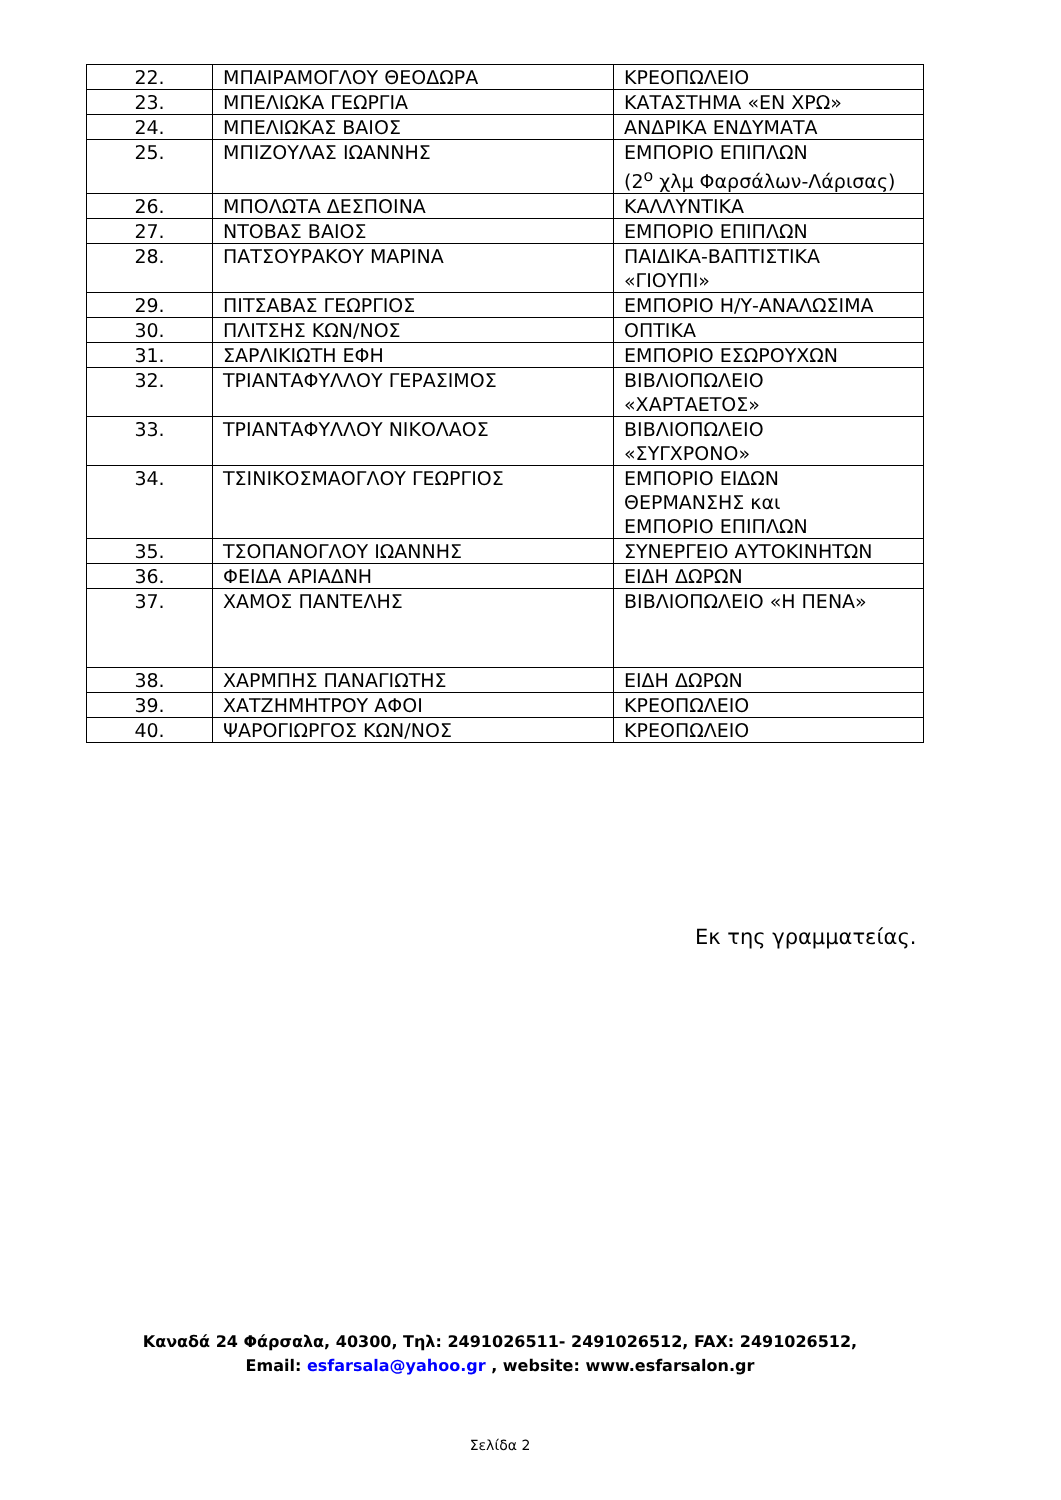| 22. | ΜΠΑΙΡΑΜΟΓΛΟΥ ΘΕΟΔΩΡΑ | ΚΡΕΟΠΩΛΕΙΟ |
| 23. | ΜΠΕΛΙΩΚΑ ΓΕΩΡΓΙΑ | ΚΑΤΑΣΤΗΜΑ «ΕΝ ΧΡΩ» |
| 24. | ΜΠΕΛΙΩΚΑΣ ΒΑΙΟΣ | ΑΝΔΡΙΚΑ ΕΝΔΥΜΑΤΑ |
| 25. | ΜΠΙΖΟΥΛΑΣ ΙΩΑΝΝΗΣ | ΕΜΠΟΡΙΟ ΕΠΙΠΛΩΝ (2<sup>ο</sup> χλμ Φαρσάλων-Λάρισας) |
| 26. | ΜΠΟΛΩΤΑ ΔΕΣΠΟΙΝΑ | ΚΑΛΛΥΝΤΙΚΑ |
| 27. | ΝΤΟΒΑΣ ΒΑΙΟΣ | ΕΜΠΟΡΙΟ ΕΠΙΠΛΩΝ |
| 28. | ΠΑΤΣΟΥΡΑΚΟΥ ΜΑΡΙΝΑ | ΠΑΙΔΙΚΑ-ΒΑΠΤΙΣΤΙΚΑ «ΓΙΟΥΠΙ» |
| 29. | ΠΙΤΣΑΒΑΣ ΓΕΩΡΓΙΟΣ | ΕΜΠΟΡΙΟ Η/Υ-ΑΝΑΛΩΣΙΜΑ |
| 30. | ΠΛΙΤΣΗΣ ΚΩΝ/ΝΟΣ | ΟΠΤΙΚΑ |
| 31. | ΣΑΡΛΙΚΙΩΤΗ ΕΦΗ | ΕΜΠΟΡΙΟ ΕΣΩΡΟΥΧΩΝ |
| 32. | ΤΡΙΑΝΤΑΦΥΛΛΟΥ ΓΕΡΑΣΙΜΟΣ | ΒΙΒΛΙΟΠΩΛΕΙΟ «ΧΑΡΤΑΕΤΟΣ» |
| 33. | ΤΡΙΑΝΤΑΦΥΛΛΟΥ ΝΙΚΟΛΑΟΣ | ΒΙΒΛΙΟΠΩΛΕΙΟ «ΣΥΓΧΡΟΝΟ» |
| 34. | ΤΣΙΝΙΚΟΣΜΑΟΓΛΟΥ ΓΕΩΡΓΙΟΣ | ΕΜΠΟΡΙΟ ΕΙΔΩΝ ΘΕΡΜΑΝΣΗΣ και ΕΜΠΟΡΙΟ ΕΠΙΠΛΩΝ |
| 35. | ΤΣΟΠΑΝΟΓΛΟΥ ΙΩΑΝΝΗΣ | ΣΥΝΕΡΓΕΙΟ ΑΥΤΟΚΙΝΗΤΩΝ |
| 36. | ΦΕΙΔΑ ΑΡΙΑΔΝΗ | ΕΙΔΗ ΔΩΡΩΝ |
| 37. | ΧΑΜΟΣ ΠΑΝΤΕΛΗΣ | ΒΙΒΛΙΟΠΩΛΕΙΟ «Η ΠΕΝΑ» |
| 38. | ΧΑΡΜΠΗΣ ΠΑΝΑΓΙΩΤΗΣ | ΕΙΔΗ ΔΩΡΩΝ |
| 39. | ΧΑΤΖΗΜΗΤΡΟΥ ΑΦΟΙ | ΚΡΕΟΠΩΛΕΙΟ |
| 40. | ΨΑΡΟΓΙΩΡΓΟΣ ΚΩΝ/ΝΟΣ | ΚΡΕΟΠΩΛΕΙΟ |
Εκ της γραμματείας.
Καναδά 24 Φάρσαλα, 40300, Τηλ: 2491026511- 2491026512, FAX: 2491026512,
Email: esfarsala@yahoo.gr , website: www.esfarsalon.gr
Σελίδα 2